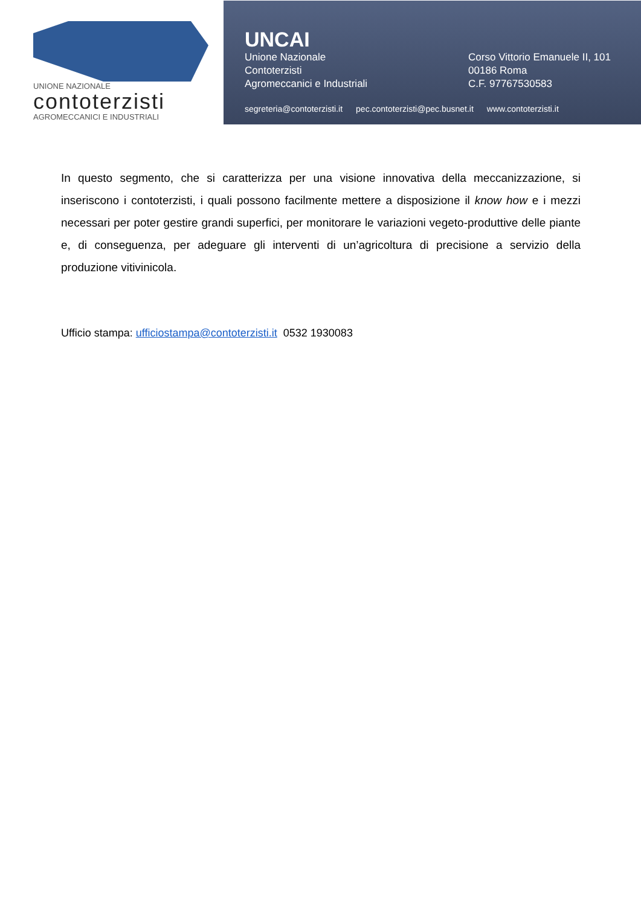UNIONE NAZIONALE
contoterzisti
AGROMECCANICI E INDUSTRIALI
UNCAI
Unione Nazionale
Contoterzisti
Agromeccanici e Industriali
Corso Vittorio Emanuele II, 101
00186 Roma
C.F. 97767530583
segreteria@contoterzisti.it pec.contoterzisti@pec.busnet.it www.contoterzisti.it
In questo segmento, che si caratterizza per una visione innovativa della meccanizzazione, si inseriscono i contoterzisti, i quali possono facilmente mettere a disposizione il know how e i mezzi necessari per poter gestire grandi superfici, per monitorare le variazioni vegeto-produttive delle piante e, di conseguenza, per adeguare gli interventi di un’agricoltura di precisione a servizio della produzione vitivinicola.
Ufficio stampa: ufficiostampa@contoterzisti.it 0532 1930083